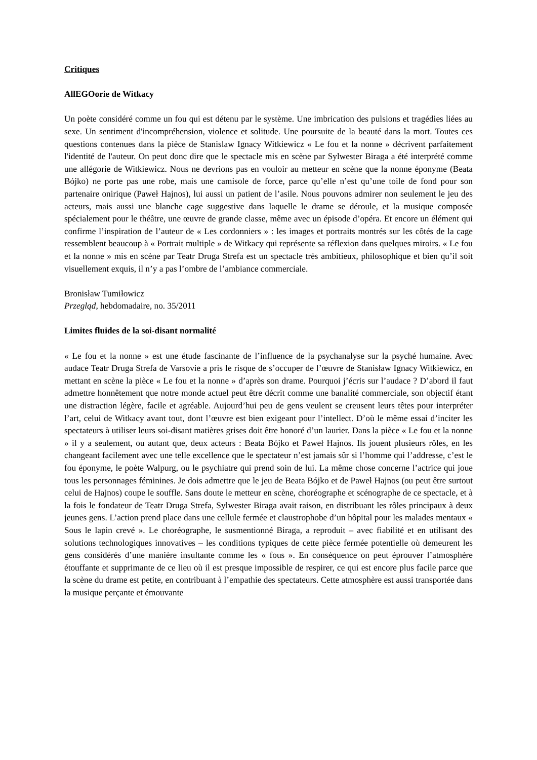Critiques
AllEGOorie de Witkacy
Un poète considéré comme un fou qui est détenu par le système. Une imbrication des pulsions et tragédies liées au sexe. Un sentiment d'incompréhension, violence et solitude. Une poursuite de la beauté dans la mort. Toutes ces questions contenues dans la pièce de Stanislaw Ignacy Witkiewicz « Le fou et la nonne » décrivent parfaitement l'identité de l'auteur. On peut donc dire que le spectacle mis en scène par Sylwester Biraga a été interprété comme une allégorie de Witkiewicz. Nous ne devrions pas en vouloir au metteur en scène que la nonne éponyme (Beata Bójko) ne porte pas une robe, mais une camisole de force, parce qu’elle n’est qu’une toile de fond pour son partenaire onirique (Paweł Hajnos), lui aussi un patient de l’asile. Nous pouvons admirer non seulement le jeu des acteurs, mais aussi une blanche cage suggestive dans laquelle le drame se déroule, et la musique composée spécialement pour le théâtre, une œuvre de grande classe, même avec un épisode d’opéra. Et encore un élément qui confirme l’inspiration de l’auteur de « Les cordonniers » : les images et portraits montrés sur les côtés de la cage ressemblent beaucoup à « Portrait multiple » de Witkacy qui représente sa réflexion dans quelques miroirs. « Le fou et la nonne » mis en scène par Teatr Druga Strefa est un spectacle très ambitieux, philosophique et bien qu’il soit visuellement exquis, il n’y a pas l’ombre de l’ambiance commerciale.
Bronisław Tumiłowicz
Przegląd, hebdomadaire, no. 35/2011
Limites fluides de la soi-disant normalité
« Le fou et la nonne » est une étude fascinante de l’influence de la psychanalyse sur la psyché humaine. Avec audace Teatr Druga Strefa de Varsovie a pris le risque de s’occuper de l’œuvre de Stanisław Ignacy Witkiewicz, en mettant en scène la pièce « Le fou et la nonne » d’après son drame. Pourquoi j’écris sur l’audace ? D’abord il faut admettre honnêtement que notre monde actuel peut être décrit comme une banalité commerciale, son objectif étant une distraction légère, facile et agréable. Aujourd’hui peu de gens veulent se creusent leurs têtes pour interpréter l’art, celui de Witkacy avant tout, dont l’œuvre est bien exigeant pour l’intellect. D’où le même essai d’inciter les spectateurs à utiliser leurs soi-disant matières grises doit être honoré d’un laurier. Dans la pièce « Le fou et la nonne » il y a seulement, ou autant que, deux acteurs : Beata Bójko et Paweł Hajnos. Ils jouent plusieurs rôles, en les changeant facilement avec une telle excellence que le spectateur n’est jamais sûr si l’homme qui l’addresse, c’est le fou éponyme, le poète Walpurg, ou le psychiatre qui prend soin de lui. La même chose concerne l’actrice qui joue tous les personnages féminines. Je dois admettre que le jeu de Beata Bójko et de Paweł Hajnos (ou peut être surtout celui de Hajnos) coupe le souffle. Sans doute le metteur en scène, choréographe et scénographe de ce spectacle, et à la fois le fondateur de Teatr Druga Strefa, Sylwester Biraga avait raison, en distribuant les rôles principaux à deux jeunes gens. L’action prend place dans une cellule fermée et claustrophobe d’un hôpital pour les malades mentaux « Sous le lapin crevé ». Le choréographe, le susmentionné Biraga, a reproduit – avec fiabilité et en utilisant des solutions technologiques innovatives – les conditions typiques de cette pièce fermée potentielle où demeurent les gens considérés d’une manière insultante comme les « fous ». En conséquence on peut éprouver l’atmosphère étouffante et supprimante de ce lieu où il est presque impossible de respirer, ce qui est encore plus facile parce que la scène du drame est petite, en contribuant à l’empathie des spectateurs. Cette atmosphère est aussi transportée dans la musique perçante et émouvante